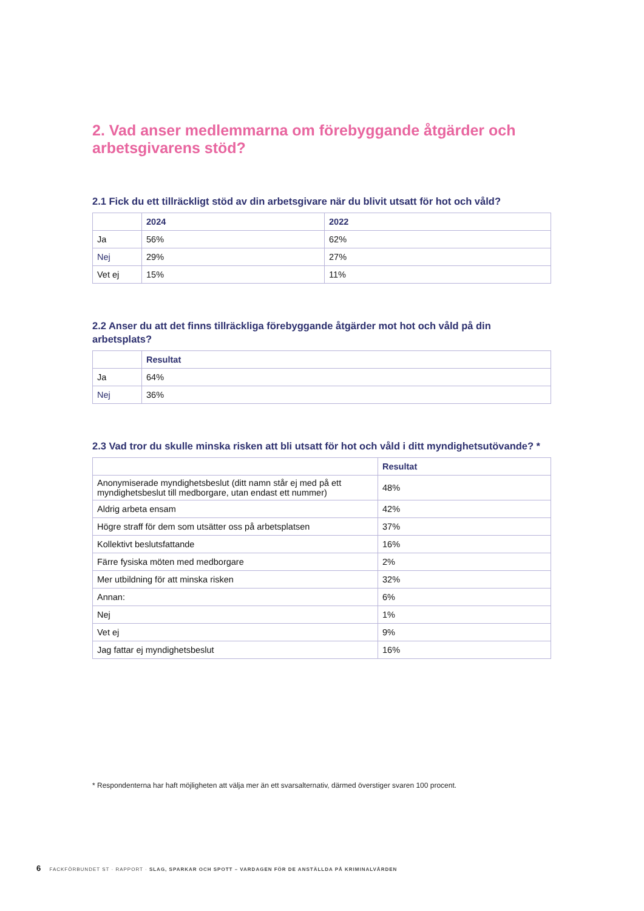2. Vad anser medlemmarna om förebyggande åtgärder och arbetsgivarens stöd?
2.1 Fick du ett tillräckligt stöd av din arbetsgivare när du blivit utsatt för hot och våld?
| | 2024 | 2022 |
| --- | --- | --- |
| Ja | 56% | 62% |
| Nej | 29% | 27% |
| Vet ej | 15% | 11% |
2.2 Anser du att det finns tillräckliga förebyggande åtgärder mot hot och våld på din arbetsplats?
| | Resultat |
| --- | --- |
| Ja | 64% |
| Nej | 36% |
2.3 Vad tror du skulle minska risken att bli utsatt för hot och våld i ditt myndighetsutövande? *
| | Resultat |
| --- | --- |
| Anonymiserade myndighetsbeslut (ditt namn står ej med på ett myndighetsbeslut till medborgare, utan endast ett nummer) | 48% |
| Aldrig arbeta ensam | 42% |
| Högre straff för dem som utsätter oss på arbetsplatsen | 37% |
| Kollektivt beslutsfattande | 16% |
| Färre fysiska möten med medborgare | 2% |
| Mer utbildning för att minska risken | 32% |
| Annan: | 6% |
| Nej | 1% |
| Vet ej | 9% |
| Jag fattar ej myndighetsbeslut | 16% |
* Respondenterna har haft möjligheten att välja mer än ett svarsalternativ, därmed överstiger svaren 100 procent.
6 FACKFÖRBUNDET ST · RAPPORT · SLAG, SPARKAR OCH SPOTT – VARDAGEN FÖR DE ANSTÄLLDA PÅ KRIMINALVÅRDEN